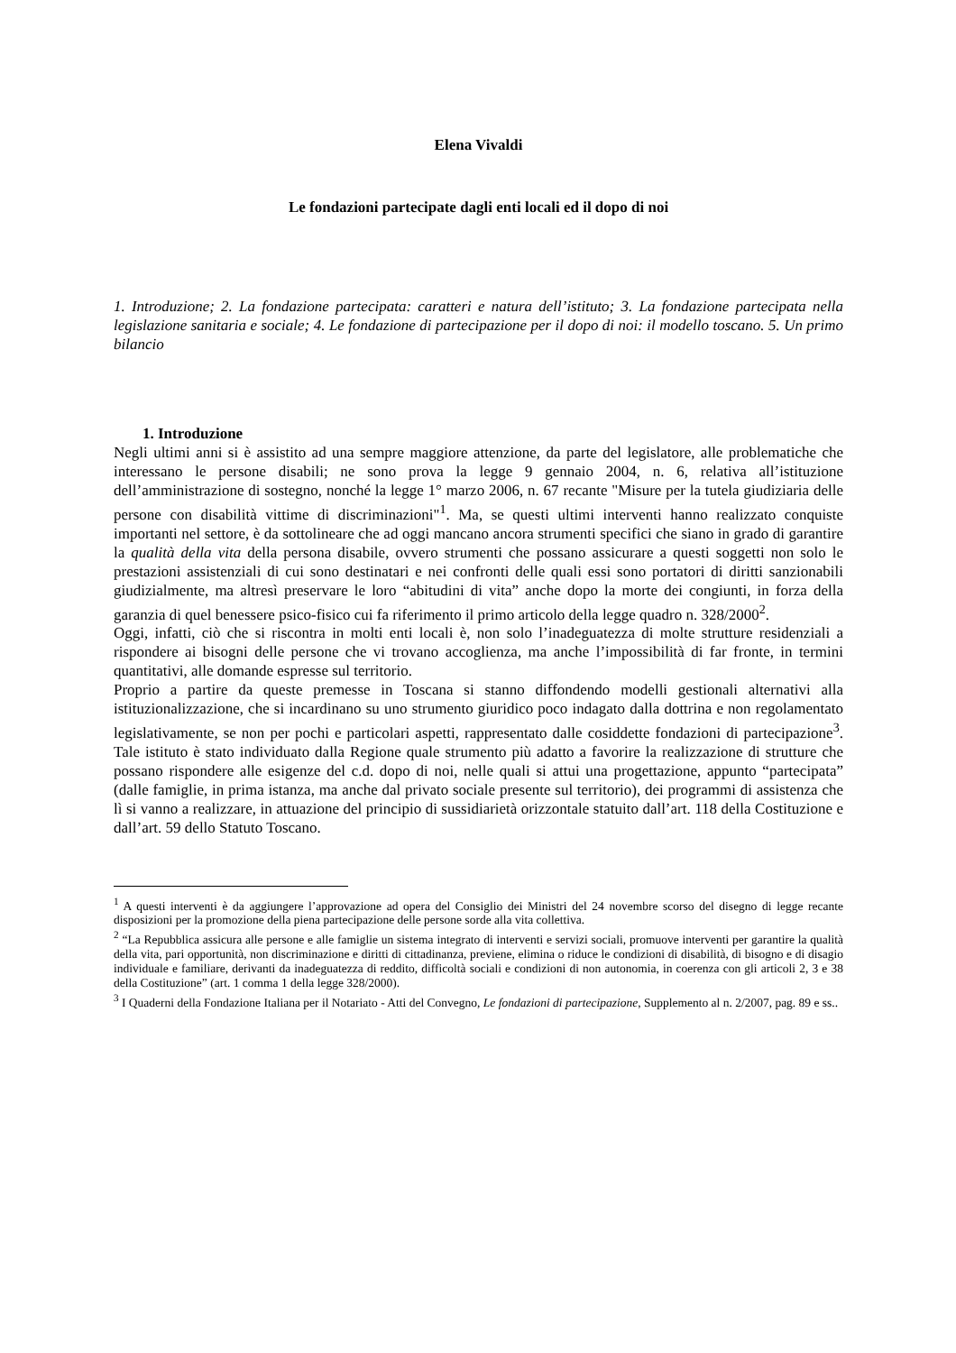Elena Vivaldi
Le fondazioni partecipate dagli enti locali ed il dopo di noi
1. Introduzione; 2. La fondazione partecipata: caratteri e natura dell’istituto; 3. La fondazione partecipata nella legislazione sanitaria e sociale; 4. Le fondazione di partecipazione per il dopo di noi: il modello toscano. 5. Un primo bilancio
1. Introduzione
Negli ultimi anni si è assistito ad una sempre maggiore attenzione, da parte del legislatore, alle problematiche che interessano le persone disabili; ne sono prova la legge 9 gennaio 2004, n. 6, relativa all’istituzione dell’amministrazione di sostegno, nonché la legge 1° marzo 2006, n. 67 recante "Misure per la tutela giudiziaria delle persone con disabilità vittime di discriminazioni"<sup>1</sup>. Ma, se questi ultimi interventi hanno realizzato conquiste importanti nel settore, è da sottolineare che ad oggi mancano ancora strumenti specifici che siano in grado di garantire la qualità della vita della persona disabile, ovvero strumenti che possano assicurare a questi soggetti non solo le prestazioni assistenziali di cui sono destinatari e nei confronti delle quali essi sono portatori di diritti sanzionabili giudizialmente, ma altresì preservare le loro “abitudini di vita” anche dopo la morte dei congiunti, in forza della garanzia di quel benessere psico-fisico cui fa riferimento il primo articolo della legge quadro n. 328/2000<sup>2</sup>.
Oggi, infatti, ciò che si riscontra in molti enti locali è, non solo l’inadeguatezza di molte strutture residenziali a rispondere ai bisogni delle persone che vi trovano accoglienza, ma anche l’impossibilità di far fronte, in termini quantitativi, alle domande espresse sul territorio.
Proprio a partire da queste premesse in Toscana si stanno diffondendo modelli gestionali alternativi alla istituzionalizzazione, che si incardinano su uno strumento giuridico poco indagato dalla dottrina e non regolamentato legislativamente, se non per pochi e particolari aspetti, rappresentato dalle cosiddette fondazioni di partecipazione<sup>3</sup>. Tale istituto è stato individuato dalla Regione quale strumento più adatto a favorire la realizzazione di strutture che possano rispondere alle esigenze del c.d. dopo di noi, nelle quali si attui una progettazione, appunto “partecipata” (dalle famiglie, in prima istanza, ma anche dal privato sociale presente sul territorio), dei programmi di assistenza che lì si vanno a realizzare, in attuazione del principio di sussidiarietà orizzontale statuito dall’art. 118 della Costituzione e dall’art. 59 dello Statuto Toscano.
<sup>1</sup> A questi interventi è da aggiungere l’approvazione ad opera del Consiglio dei Ministri del 24 novembre scorso del disegno di legge recante disposizioni per la promozione della piena partecipazione delle persone sorde alla vita collettiva.
<sup>2</sup> “La Repubblica assicura alle persone e alle famiglie un sistema integrato di interventi e servizi sociali, promuove interventi per garantire la qualità della vita, pari opportunità, non discriminazione e diritti di cittadinanza, previene, elimina o riduce le condizioni di disabilità, di bisogno e di disagio individuale e familiare, derivanti da inadeguatezza di reddito, difficoltà sociali e condizioni di non autonomia, in coerenza con gli articoli 2, 3 e 38 della Costituzione” (art. 1 comma 1 della legge 328/2000).
<sup>3</sup> I Quaderni della Fondazione Italiana per il Notariato - Atti del Convegno, Le fondazioni di partecipazione, Supplemento al n. 2/2007, pag. 89 e ss..